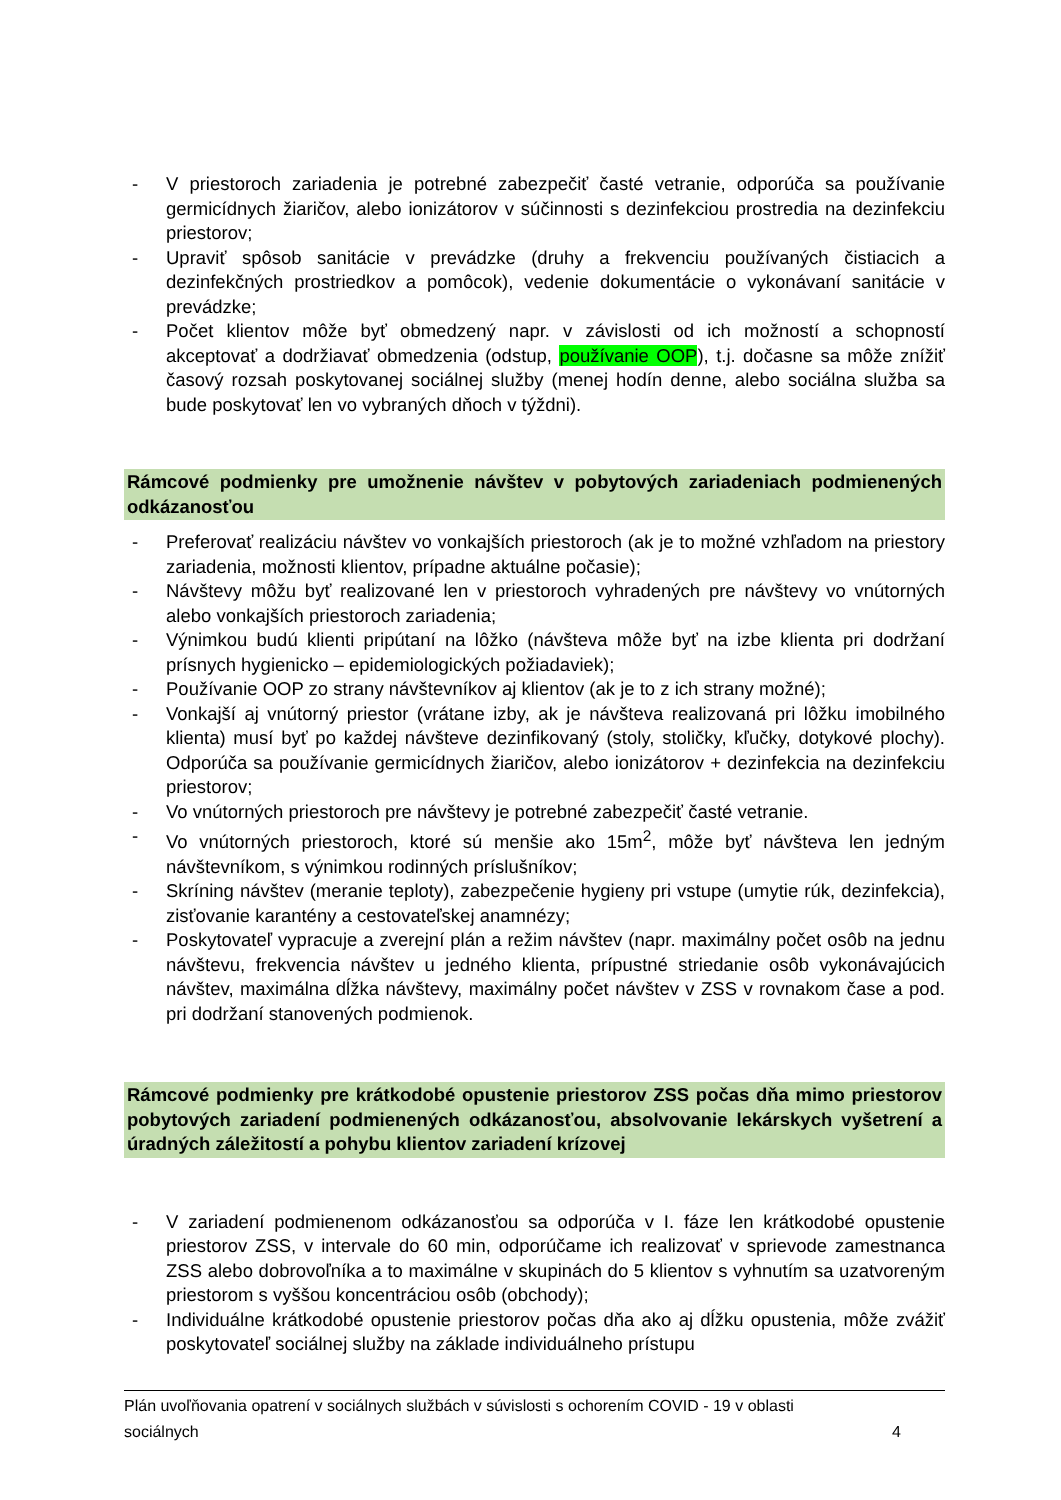- V priestoroch zariadenia je potrebné zabezpečiť časté vetranie, odporúča sa používanie germicídnych žiaričov, alebo ionizátorov v súčinnosti s dezinfekciou prostredia na dezinfekciu priestorov;
- Upraviť spôsob sanitácie v prevádzke (druhy a frekvenciu používaných čistiacich a dezinfekčných prostriedkov a pomôcok), vedenie dokumentácie o vykonávaní sanitácie v prevádzke;
- Počet klientov môže byť obmedzený napr. v závislosti od ich možností a schopností akceptovať a dodržiavať obmedzenia (odstup, používanie OOP), t.j. dočasne sa môže znížiť časový rozsah poskytovanej sociálnej služby (menej hodín denne, alebo sociálna služba sa bude poskytovať len vo vybraných dňoch v týždni).
Rámcové podmienky pre umožnenie návštev v pobytových zariadeniach podmienených odkázanosťou
- Preferovať realizáciu návštev vo vonkajších priestoroch (ak je to možné vzhľadom na priestory zariadenia, možnosti klientov, prípadne aktuálne počasie);
- Návštevy môžu byť realizované len v priestoroch vyhradených pre návštevy vo vnútorných alebo vonkajších priestoroch zariadenia;
- Výnimkou budú klienti pripútaní na lôžko (návšteva môže byť na izbe klienta pri dodržaní prísnych hygienicko – epidemiologických požiadaviek);
- Používanie OOP zo strany návštevníkov aj klientov (ak je to z ich strany možné);
- Vonkajší aj vnútorný priestor (vrátane izby, ak je návšteva realizovaná pri lôžku imobilného klienta) musí byť po každej návšteve dezinfikovaný (stoly, stoličky, kľučky, dotykové plochy). Odporúča sa používanie germicídnych žiaričov, alebo ionizátorov + dezinfekcia na dezinfekciu priestorov;
- Vo vnútorných priestoroch pre návštevy je potrebné zabezpečiť časté vetranie.
- Vo vnútorných priestoroch, ktoré sú menšie ako 15m<sup>2</sup>, môže byť návšteva len jedným návštevníkom, s výnimkou rodinných príslušníkov;
- Skríning návštev (meranie teploty), zabezpečenie hygieny pri vstupe (umytie rúk, dezinfekcia), zisťovanie karantény a cestovateľskej anamnézy;
- Poskytovateľ vypracuje a zverejní plán a režim návštev (napr. maximálny počet osôb na jednu návštevu, frekvencia návštev u jedného klienta, prípustné striedanie osôb vykonávajúcich návštev, maximálna dĺžka návštevy, maximálny počet návštev v ZSS v rovnakom čase a pod. pri dodržaní stanovených podmienok.
Rámcové podmienky pre krátkodobé opustenie priestorov ZSS počas dňa mimo priestorov pobytových zariadení podmienených odkázanosťou, absolvovanie lekárskych vyšetrení a úradných záležitostí a pohybu klientov zariadení krízovej
- V zariadení podmienenom odkázanosťou sa odporúča v I. fáze len krátkodobé opustenie priestorov ZSS, v intervale do 60 min, odporúčame ich realizovať v sprievode zamestnanca ZSS alebo dobrovoľníka a to maximálne v skupinách do 5 klientov s vyhnutím sa uzatvoreným priestorom s vyššou koncentráciou osôb (obchody);
- Individuálne krátkodobé opustenie priestorov počas dňa ako aj dĺžku opustenia, môže zvážiť poskytovateľ sociálnej služby na základe individuálneho prístupu
Plán uvoľňovania opatrení v sociálnych službách v súvislosti s ochorením COVID - 19 v oblasti
sociálnych 4